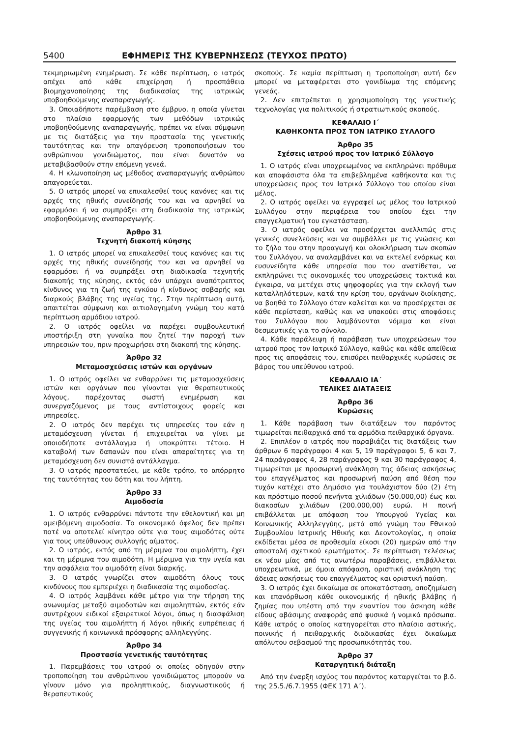5400 ΕΦΗΜΕΡΙΣ ΤΗΣ ΚΥΒΕΡΝΗΣΕΩΣ (ΤΕΥΧΟΣ ΠΡΩΤΟ)
τεκμηριωμένη ενημέρωση. Σε κάθε περίπτωση, ο ιατρός απέχει από κάθε επιχείρηση ή προσπάθεια βιομηχανοποίησης της διαδικασίας της ιατρικώς υποβοηθούμενης αναπαραγωγής.
3. Οποιαδήποτε παρέμβαση στο έμβρυο, η οποία γίνεται στο πλαίσιο εφαρμογής των μεθόδων ιατρικώς υποβοηθούμενης αναπαραγωγής, πρέπει να είναι σύμφωνη με τις διατάξεις για την προστασία της γενετικής ταυτότητας και την απαγόρευση τροποποιήσεων του ανθρώπινου γονιδιώματος, που είναι δυνατόν να μεταβιβασθούν στην επόμενη γενεά.
4. Η κλωνοποίηση ως μέθοδος αναπαραγωγής ανθρώπου απαγορεύεται.
5. Ο ιατρός μπορεί να επικαλεσθεί τους κανόνες και τις αρχές της ηθικής συνείδησής του και να αρνηθεί να εφαρμόσει ή να συμπράξει στη διαδικασία της ιατρικώς υποβοηθούμενης αναπαραγωγής.
Άρθρο 31
Τεχνητή διακοπή κύησης
1. Ο ιατρός μπορεί να επικαλεσθεί τους κανόνες και τις αρχές της ηθικής συνείδησής του και να αρνηθεί να εφαρμόσει ή να συμπράξει στη διαδικασία τεχνητής διακοπής της κύησης, εκτός εάν υπάρχει αναπότρεπτος κίνδυνος για τη ζωή της εγκύου ή κίνδυνος σοβαρής και διαρκούς βλάβης της υγείας της. Στην περίπτωση αυτή, απαιτείται σύμφωνη και αιτιολογημένη γνώμη του κατά περίπτωση αρμόδιου ιατρού.
2. Ο ιατρός οφείλει να παρέχει συμβουλευτική υποστήριξη στη γυναίκα που ζητεί την παροχή των υπηρεσιών του, πριν προχωρήσει στη διακοπή της κύησης.
Άρθρο 32
Μεταμοσχεύσεις ιστών και οργάνων
1. Ο ιατρός οφείλει να ενθαρρύνει τις μεταμοσχεύσεις ιστών και οργάνων που γίνονται για θεραπευτικούς λόγους, παρέχοντας σωστή ενημέρωση και συνεργαζόμενος με τους αντίστοιχους φορείς και υπηρεσίες.
2. Ο ιατρός δεν παρέχει τις υπηρεσίες του εάν η μεταμόσχευση γίνεται ή επιχειρείται να γίνει με οποιοδήποτε αντάλλαγμα ή υποκρύπτει τέτοιο. Η καταβολή των δαπανών που είναι απαραίτητες για τη μεταμόσχευση δεν συνιστά αντάλλαγμα.
3. Ο ιατρός προστατεύει, με κάθε τρόπο, το απόρρητο της ταυτότητας του δότη και του λήπτη.
Άρθρο 33
Αιμοδοσία
1. Ο ιατρός ενθαρρύνει πάντοτε την εθελοντική και μη αμειβόμενη αιμοδοσία. Το οικονομικό όφελος δεν πρέπει ποτέ να αποτελεί κίνητρο ούτε για τους αιμοδότες ούτε για τους υπεύθυνους συλλογής αίματος.
2. Ο ιατρός, εκτός από τη μέριμνα του αιμολήπτη, έχει και τη μέριμνα του αιμοδότη. Η μέριμνα για την υγεία και την ασφάλεια του αιμοδότη είναι διαρκής.
3. Ο ιατρός γνωρίζει στον αιμοδότη όλους τους κινδύνους που εμπεριέχει η διαδικασία της αιμοδοσίας.
4. Ο ιατρός λαμβάνει κάθε μέτρο για την τήρηση της ανωνυμίας μεταξύ αιμοδοτών και αιμοληπτών, εκτός εάν συντρέχουν ειδικοί εξαιρετικοί λόγοι, όπως η διασφάλιση της υγείας του αιμολήπτη ή λόγοι ηθικής ευπρέπειας ή συγγενικής ή κοινωνικά πρόσφορης αλληλεγγύης.
Άρθρο 34
Προστασία γενετικής ταυτότητας
1. Παρεμβάσεις του ιατρού οι οποίες οδηγούν στην τροποποίηση του ανθρώπινου γονιδιώματος μπορούν να γίνουν μόνο για προληπτικούς, διαγνωστικούς ή θεραπευτικούς
σκοπούς. Σε καμία περίπτωση η τροποποίηση αυτή δεν μπορεί να μεταφέρεται στο γονιδίωμα της επόμενης γενεάς.
2. Δεν επιτρέπεται η χρησιμοποίηση της γενετικής τεχνολογίας για πολιτικούς ή στρατιωτικούς σκοπούς.
ΚΕΦΑΛΑΙΟ Ι΄
ΚΑΘΗΚΟΝΤΑ ΠΡΟΣ ΤΟΝ ΙΑΤΡΙΚΟ ΣΥΛΛΟΓΟ
Άρθρο 35
Σχέσεις ιατρού προς τον Ιατρικό Σύλλογο
1. Ο ιατρός είναι υποχρεωμένος να εκπληρώνει πρόθυμα και αποφάσιστα όλα τα επιβεβλημένα καθήκοντα και τις υποχρεώσεις προς τον Ιατρικό Σύλλογο του οποίου είναι μέλος.
2. Ο ιατρός οφείλει να εγγραφεί ως μέλος του Ιατρικού Συλλόγου στην περιφέρεια του οποίου έχει την επαγγελματική του εγκατάσταση.
3. Ο ιατρός οφείλει να προσέρχεται ανελλιπώς στις γενικές συνελεύσεις και να συμβάλλει με τις γνώσεις και το ζήλο του στην προαγωγή και ολοκλήρωση των σκοπών του Συλλόγου, να αναλαμβάνει και να εκτελεί ενόρκως και ευσυνείδητα κάθε υπηρεσία που του ανατίθεται, να εκπληρώνει τις οικονομικές του υποχρεώσεις τακτικά και έγκαιρα, να μετέχει στις ψηφοφορίες για την εκλογή των καταλληλότερων, κατά την κρίση του, οργάνων διοίκησης, να βοηθά το Σύλλογο όταν καλείται και να προσέρχεται σε κάθε περίσταση, καθώς και να υπακούει στις αποφάσεις του Συλλόγου που λαμβάνονται νόμιμα και είναι δεσμευτικές για το σύνολο.
4. Κάθε παράλειψη ή παράβαση των υποχρεώσεων του ιατρού προς τον Ιατρικό Σύλλογο, καθώς και κάθε απείθεια προς τις αποφάσεις του, επισύρει πειθαρχικές κυρώσεις σε βάρος του υπεύθυνου ιατρού.
ΚΕΦΑΛΑΙΟ ΙΑ΄
ΤΕΛΙΚΕΣ ΔΙΑΤΑΞΕΙΣ
Άρθρο 36
Κυρώσεις
1. Κάθε παράβαση των διατάξεων του παρόντος τιμωρείται πειθαρχικά από τα αρμόδια πειθαρχικά όργανα.
2. Επιπλέον ο ιατρός που παραβιάζει τις διατάξεις των άρθρων 6 παράγραφοι 4 και 5, 19 παράγραφοι 5, 6 και 7, 24 παράγραφος 4, 28 παράγραφος 9 και 30 παράγραφος 4, τιμωρείται με προσωρινή ανάκληση της άδειας ασκήσεως του επαγγέλματος και προσωρινή παύση από θέση που τυχόν κατέχει στο Δημόσιο για τουλάχιστον δύο (2) έτη και πρόστιμο ποσού πενήντα χιλιάδων (50.000,00) έως και διακοσίων χιλιάδων (200.000,00) ευρώ. Η ποινή επιβάλλεται με απόφαση του Υπουργού Υγείας και Κοινωνικής Αλληλεγγύης, μετά από γνώμη του Εθνικού Συμβουλίου Ιατρικής Ηθικής και Δεοντολογίας, η οποία εκδίδεται μέσα σε προθεσμία είκοσι (20) ημερών από την αποστολή σχετικού ερωτήματος. Σε περίπτωση τελέσεως εκ νέου μίας από τις ανωτέρω παραβάσεις, επιβάλλεται υποχρεωτικά, με όμοια απόφαση, οριστική ανάκληση της άδειας ασκήσεως του επαγγέλματος και οριστική παύση.
3. Ο ιατρός έχει δικαίωμα σε αποκατάσταση, αποζημίωση και επανόρθωση κάθε οικονομικής ή ηθικής βλάβης ή ζημίας που υπέστη από την εναντίον του άσκηση κάθε είδους αβάσιμης αναφοράς από φυσικά ή νομικά πρόσωπα. Κάθε ιατρός ο οποίος κατηγορείται στο πλαίσιο αστικής, ποινικής ή πειθαρχικής διαδικασίας έχει δικαίωμα απόλυτου σεβασμού της προσωπικότητάς του.
Άρθρο 37
Καταργητική διάταξη
Από την έναρξη ισχύος του παρόντος καταργείται το β.δ. της 25.5./6.7.1955 (ΦΕΚ 171 Α΄).